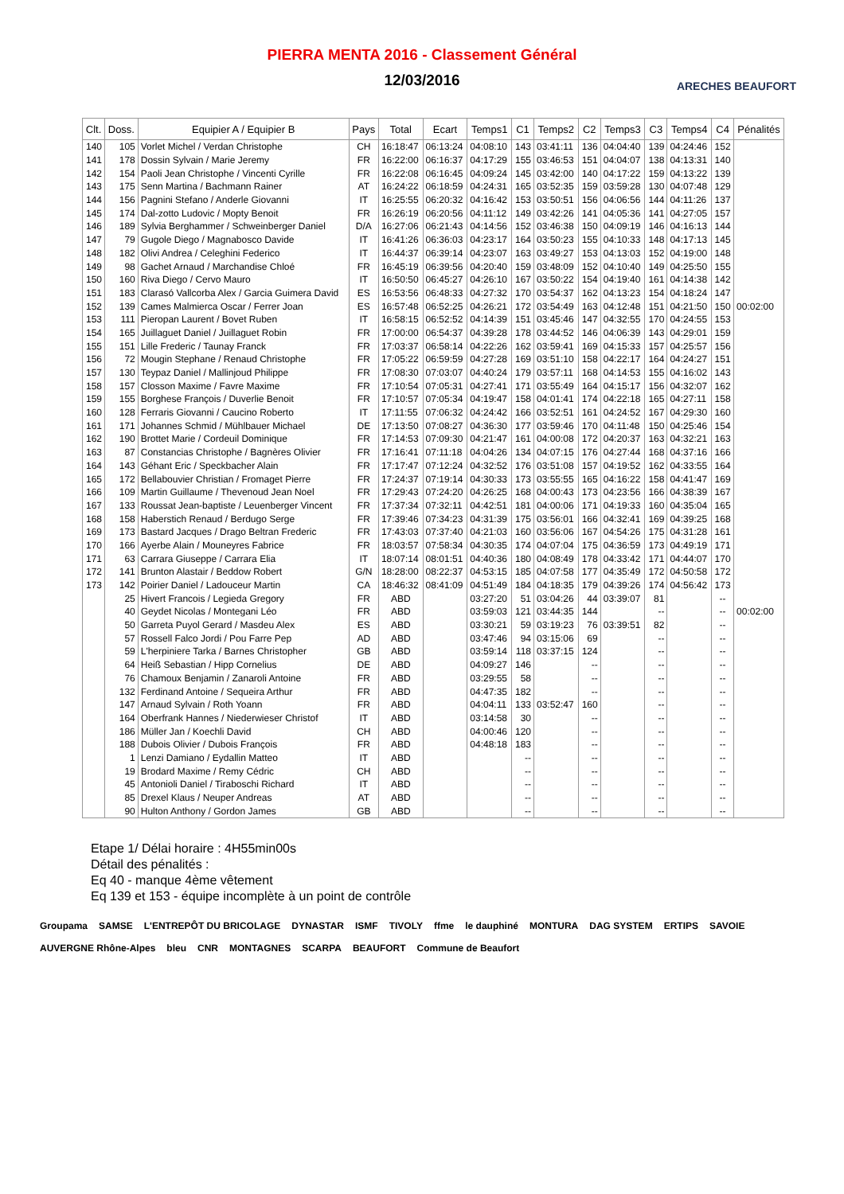PIERRA MENTA 2016 - Classement Général
12/03/2016
ARECHES BEAUFORT
| Clt. | Doss. | Equipier A / Equipier B | Pays | Total | Ecart | Temps1 | C1 | Temps2 | C2 | Temps3 | C3 | Temps4 | C4 | Pénalités |
| --- | --- | --- | --- | --- | --- | --- | --- | --- | --- | --- | --- | --- | --- | --- |
| 140 | 105 | Vorlet Michel / Verdan Christophe | CH | 16:18:47 | 06:13:24 | 04:08:10 | 143 | 03:41:11 | 136 | 04:04:40 | 139 | 04:24:46 | 152 | |
| 141 | 178 | Dossin Sylvain / Marie Jeremy | FR | 16:22:00 | 06:16:37 | 04:17:29 | 155 | 03:46:53 | 151 | 04:04:07 | 138 | 04:13:31 | 140 | |
| 142 | 154 | Paoli Jean Christophe / Vincenti Cyrille | FR | 16:22:08 | 06:16:45 | 04:09:24 | 145 | 03:42:00 | 140 | 04:17:22 | 159 | 04:13:22 | 139 | |
| 143 | 175 | Senn Martina / Bachmann Rainer | AT | 16:24:22 | 06:18:59 | 04:24:31 | 165 | 03:52:35 | 159 | 03:59:28 | 130 | 04:07:48 | 129 | |
| 144 | 156 | Pagnini Stefano / Anderle Giovanni | IT | 16:25:55 | 06:20:32 | 04:16:42 | 153 | 03:50:51 | 156 | 04:06:56 | 144 | 04:11:26 | 137 | |
| 145 | 174 | Dal-zotto Ludovic / Mopty Benoit | FR | 16:26:19 | 06:20:56 | 04:11:12 | 149 | 03:42:26 | 141 | 04:05:36 | 141 | 04:27:05 | 157 | |
| 146 | 189 | Sylvia Berghammer / Schweinberger Daniel | D/A | 16:27:06 | 06:21:43 | 04:14:56 | 152 | 03:46:38 | 150 | 04:09:19 | 146 | 04:16:13 | 144 | |
| 147 | 79 | Gugole Diego / Magnabosco Davide | IT | 16:41:26 | 06:36:03 | 04:23:17 | 164 | 03:50:23 | 155 | 04:10:33 | 148 | 04:17:13 | 145 | |
| 148 | 182 | Olivi Andrea / Celeghini Federico | IT | 16:44:37 | 06:39:14 | 04:23:07 | 163 | 03:49:27 | 153 | 04:13:03 | 152 | 04:19:00 | 148 | |
| 149 | 98 | Gachet Arnaud / Marchandise Chloé | FR | 16:45:19 | 06:39:56 | 04:20:40 | 159 | 03:48:09 | 152 | 04:10:40 | 149 | 04:25:50 | 155 | |
| 150 | 160 | Riva Diego / Cervo Mauro | IT | 16:50:50 | 06:45:27 | 04:26:10 | 167 | 03:50:22 | 154 | 04:19:40 | 161 | 04:14:38 | 142 | |
| 151 | 183 | Clarasó Vallcorba Alex / Garcia Guimera David | ES | 16:53:56 | 06:48:33 | 04:27:32 | 170 | 03:54:37 | 162 | 04:13:23 | 154 | 04:18:24 | 147 | |
| 152 | 139 | Cames Malmierca Oscar / Ferrer Joan | ES | 16:57:48 | 06:52:25 | 04:26:21 | 172 | 03:54:49 | 163 | 04:12:48 | 151 | 04:21:50 | 150 | 00:02:00 |
| 153 | 111 | Pieropan Laurent / Bovet Ruben | IT | 16:58:15 | 06:52:52 | 04:14:39 | 151 | 03:45:46 | 147 | 04:32:55 | 170 | 04:24:55 | 153 | |
| 154 | 165 | Juillaguet Daniel / Juillaguet Robin | FR | 17:00:00 | 06:54:37 | 04:39:28 | 178 | 03:44:52 | 146 | 04:06:39 | 143 | 04:29:01 | 159 | |
| 155 | 151 | Lille Frederic / Taunay Franck | FR | 17:03:37 | 06:58:14 | 04:22:26 | 162 | 03:59:41 | 169 | 04:15:33 | 157 | 04:25:57 | 156 | |
| 156 | 72 | Mougin Stephane / Renaud Christophe | FR | 17:05:22 | 06:59:59 | 04:27:28 | 169 | 03:51:10 | 158 | 04:22:17 | 164 | 04:24:27 | 151 | |
| 157 | 130 | Teypaz Daniel / Mallinjoud Philippe | FR | 17:08:30 | 07:03:07 | 04:40:24 | 179 | 03:57:11 | 168 | 04:14:53 | 155 | 04:16:02 | 143 | |
| 158 | 157 | Closson Maxime / Favre Maxime | FR | 17:10:54 | 07:05:31 | 04:27:41 | 171 | 03:55:49 | 164 | 04:15:17 | 156 | 04:32:07 | 162 | |
| 159 | 155 | Borghese François / Duverlie Benoit | FR | 17:10:57 | 07:05:34 | 04:19:47 | 158 | 04:01:41 | 174 | 04:22:18 | 165 | 04:27:11 | 158 | |
| 160 | 128 | Ferraris Giovanni / Caucino Roberto | IT | 17:11:55 | 07:06:32 | 04:24:42 | 166 | 03:52:51 | 161 | 04:24:52 | 167 | 04:29:30 | 160 | |
| 161 | 171 | Johannes Schmid / Mühlbauer Michael | DE | 17:13:50 | 07:08:27 | 04:36:30 | 177 | 03:59:46 | 170 | 04:11:48 | 150 | 04:25:46 | 154 | |
| 162 | 190 | Brottet Marie / Cordeuil Dominique | FR | 17:14:53 | 07:09:30 | 04:21:47 | 161 | 04:00:08 | 172 | 04:20:37 | 163 | 04:32:21 | 163 | |
| 163 | 87 | Constancias Christophe / Bagnères Olivier | FR | 17:16:41 | 07:11:18 | 04:04:26 | 134 | 04:07:15 | 176 | 04:27:44 | 168 | 04:37:16 | 166 | |
| 164 | 143 | Géhant Eric / Speckbacher Alain | FR | 17:17:47 | 07:12:24 | 04:32:52 | 176 | 03:51:08 | 157 | 04:19:52 | 162 | 04:33:55 | 164 | |
| 165 | 172 | Bellabouvier Christian / Fromaget Pierre | FR | 17:24:37 | 07:19:14 | 04:30:33 | 173 | 03:55:55 | 165 | 04:16:22 | 158 | 04:41:47 | 169 | |
| 166 | 109 | Martin Guillaume / Thevenoud Jean Noel | FR | 17:29:43 | 07:24:20 | 04:26:25 | 168 | 04:00:43 | 173 | 04:23:56 | 166 | 04:38:39 | 167 | |
| 167 | 133 | Roussat Jean-baptiste / Leuenberger Vincent | FR | 17:37:34 | 07:32:11 | 04:42:51 | 181 | 04:00:06 | 171 | 04:19:33 | 160 | 04:35:04 | 165 | |
| 168 | 158 | Haberstich Renaud / Berdugo Serge | FR | 17:39:46 | 07:34:23 | 04:31:39 | 175 | 03:56:01 | 166 | 04:32:41 | 169 | 04:39:25 | 168 | |
| 169 | 173 | Bastard Jacques / Drago Beltran Frederic | FR | 17:43:03 | 07:37:40 | 04:21:03 | 160 | 03:56:06 | 167 | 04:54:26 | 175 | 04:31:28 | 161 | |
| 170 | 166 | Ayerbe Alain / Mouneyres Fabrice | FR | 18:03:57 | 07:58:34 | 04:30:35 | 174 | 04:07:04 | 175 | 04:36:59 | 173 | 04:49:19 | 171 | |
| 171 | 63 | Carrara Giuseppe / Carrara Elia | IT | 18:07:14 | 08:01:51 | 04:40:36 | 180 | 04:08:49 | 178 | 04:33:42 | 171 | 04:44:07 | 170 | |
| 172 | 141 | Brunton Alastair / Beddow Robert | G/N | 18:28:00 | 08:22:37 | 04:53:15 | 185 | 04:07:58 | 177 | 04:35:49 | 172 | 04:50:58 | 172 | |
| 173 | 142 | Poirier Daniel / Ladouceur Martin | CA | 18:46:32 | 08:41:09 | 04:51:49 | 184 | 04:18:35 | 179 | 04:39:26 | 174 | 04:56:42 | 173 | |
| | 25 | Hivert Francois / Legieda Gregory | FR | ABD | | 03:27:20 | 51 | 03:04:26 | 44 | 03:39:07 | 81 | | -- | |
| | 40 | Geydet Nicolas / Montegani Léo | FR | ABD | | 03:59:03 | 121 | 03:44:35 | 144 | | -- | | -- | 00:02:00 |
| | 50 | Garreta Puyol Gerard / Masdeu Alex | ES | ABD | | 03:30:21 | 59 | 03:19:23 | 76 | 03:39:51 | 82 | | -- | |
| | 57 | Rossell Falco Jordi / Pou Farre Pep | AD | ABD | | 03:47:46 | 94 | 03:15:06 | 69 | | -- | | -- | |
| | 59 | L'herpiniere Tarka / Barnes Christopher | GB | ABD | | 03:59:14 | 118 | 03:37:15 | 124 | | -- | | -- | |
| | 64 | Heiß Sebastian / Hipp Cornelius | DE | ABD | | 04:09:27 | 146 | | -- | | -- | | -- | |
| | 76 | Chamoux Benjamin / Zanaroli Antoine | FR | ABD | | 03:29:55 | 58 | | -- | | -- | | -- | |
| | 132 | Ferdinand Antoine / Sequeira Arthur | FR | ABD | | 04:47:35 | 182 | | -- | | -- | | -- | |
| | 147 | Arnaud Sylvain / Roth Yoann | FR | ABD | | 04:04:11 | 133 | 03:52:47 | 160 | | -- | | -- | |
| | 164 | Oberfrank Hannes / Niederwieser Christof | IT | ABD | | 03:14:58 | 30 | | -- | | -- | | -- | |
| | 186 | Müller Jan / Koechli David | CH | ABD | | 04:00:46 | 120 | | -- | | -- | | -- | |
| | 188 | Dubois Olivier / Dubois François | FR | ABD | | 04:48:18 | 183 | | -- | | -- | | -- | |
| | 1 | Lenzi Damiano / Eydallin Matteo | IT | ABD | | | -- | | -- | | -- | | -- | |
| | 19 | Brodard Maxime / Remy Cédric | CH | ABD | | | -- | | -- | | -- | | -- | |
| | 45 | Antonioli Daniel / Tiraboschi Richard | IT | ABD | | | -- | | -- | | -- | | -- | |
| | 85 | Drexel Klaus / Neuper Andreas | AT | ABD | | | -- | | -- | | -- | | -- | |
| | 90 | Hulton Anthony / Gordon James | GB | ABD | | | -- | | -- | | -- | | -- | |
Etape 1/ Délai horaire : 4H55min00s
Détail des pénalités :
Eq 40 - manque 4ème vêtement
Eq 139 et 153 - équipe incomplète à un point de contrôle
Groupama SAMSE L'ENTREPÔT DU BRICOLAGE DYNASTAR ISMF TIVOLY ffme le dauphiné MONTURA DAG SYSTEM ERTIPS SAVOIE AUVERGNE Rhône-Alpes bleu CNR MONTAGNES SCARPA BEAUFORT Commune de Beaufort